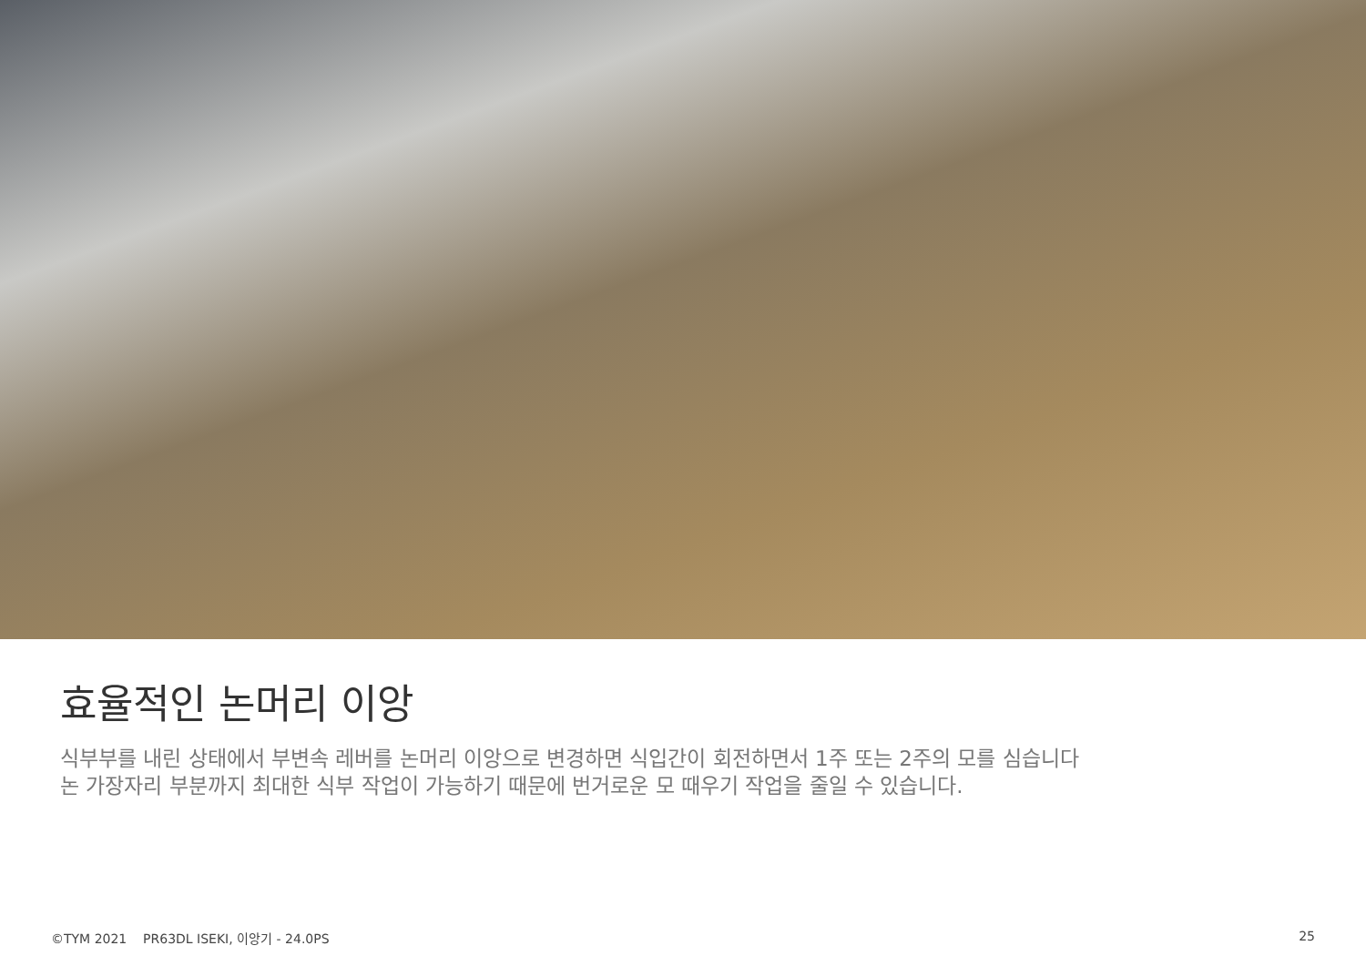효율적인 논머리 이앙
식부부를 내린 상태에서 부변속 레버를 논머리 이앙으로 변경하면 식입간이 회전하면서 1주 또는 2주의 모를 심습니다
논 가장자리 부분까지 최대한 식부 작업이 가능하기 때문에 번거로운 모 때우기 작업을 줄일 수 있습니다.
©TYM 2021 PR63DL ISEKI, 이앙기 - 24.0PS 25